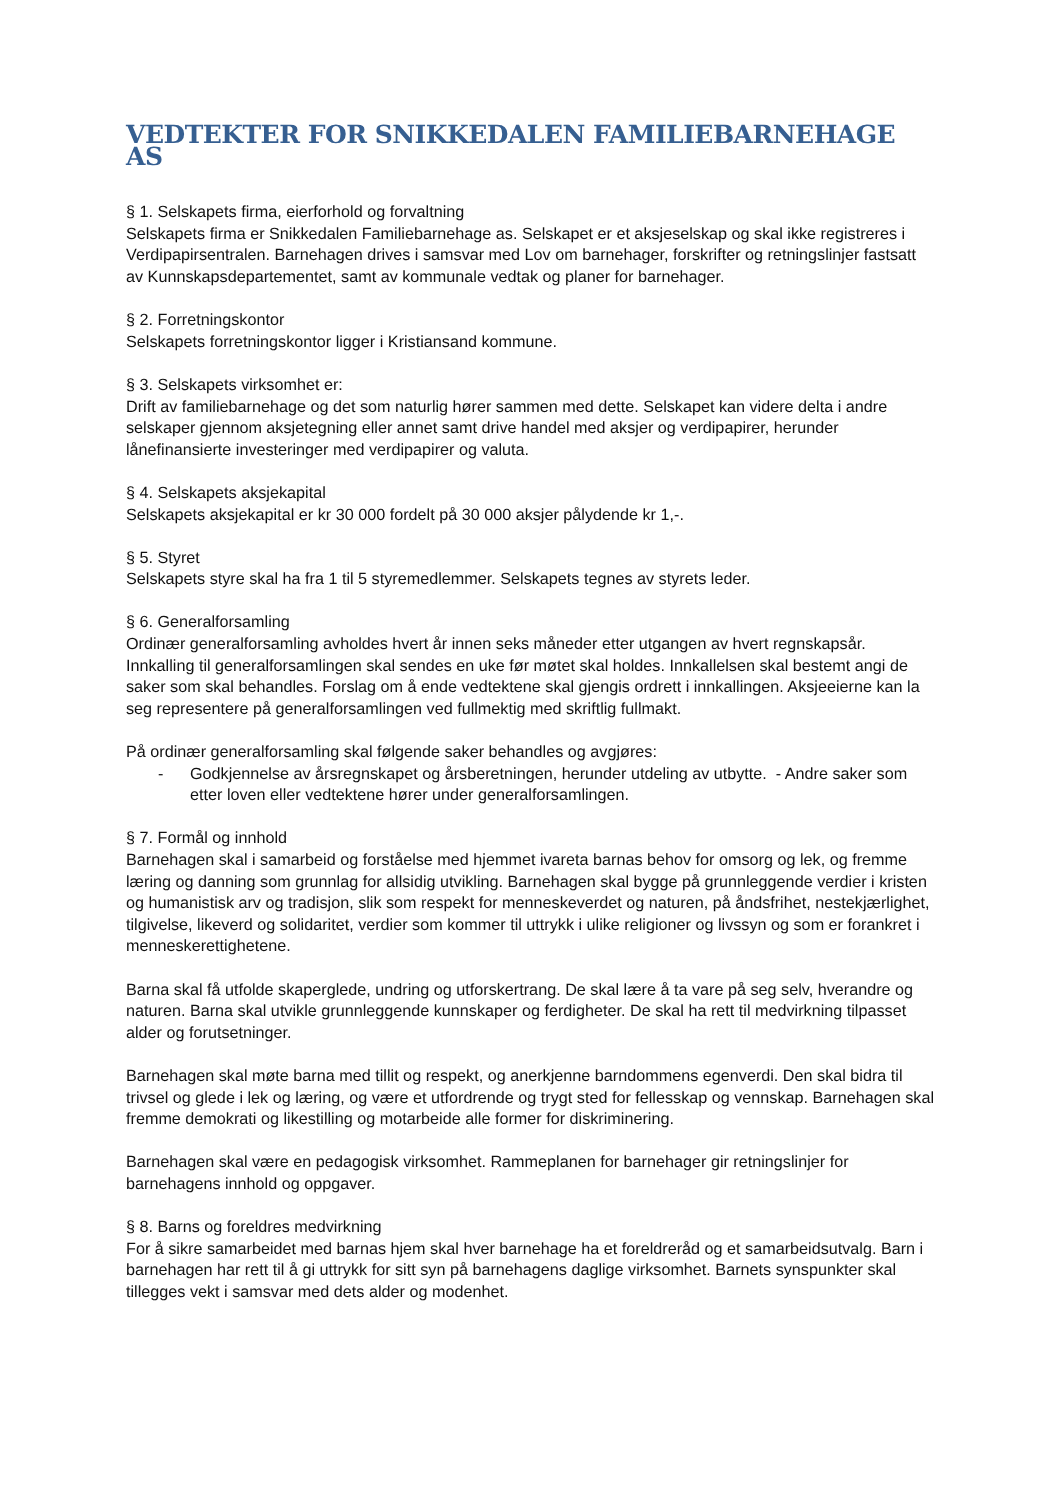VEDTEKTER FOR SNIKKEDALEN FAMILIEBARNEHAGE AS
§ 1. Selskapets firma, eierforhold og forvaltning
Selskapets firma er Snikkedalen Familiebarnehage as. Selskapet er et aksjeselskap og skal ikke registreres i Verdipapirsentralen. Barnehagen drives i samsvar med Lov om barnehager, forskrifter og retningslinjer fastsatt av Kunnskapsdepartementet, samt av kommunale vedtak og planer for barnehager.
§ 2. Forretningskontor
Selskapets forretningskontor ligger i Kristiansand kommune.
§ 3. Selskapets virksomhet er:
Drift av familiebarnehage og det som naturlig hører sammen med dette. Selskapet kan videre delta i andre selskaper gjennom aksjetegning eller annet samt drive handel med aksjer og verdipapirer, herunder lånefinansierte investeringer med verdipapirer og valuta.
§ 4. Selskapets aksjekapital
Selskapets aksjekapital er kr 30 000 fordelt på 30 000 aksjer pålydende kr 1,-.
§ 5. Styret
Selskapets styre skal ha fra 1 til 5 styremedlemmer. Selskapets tegnes av styrets leder.
§ 6. Generalforsamling
Ordinær generalforsamling avholdes hvert år innen seks måneder etter utgangen av hvert regnskapsår. Innkalling til generalforsamlingen skal sendes en uke før møtet skal holdes. Innkallelsen skal bestemt angi de saker som skal behandles. Forslag om å ende vedtektene skal gjengis ordrett i innkallingen. Aksjeeierne kan la seg representere på generalforsamlingen ved fullmektig med skriftlig fullmakt.
På ordinær generalforsamling skal følgende saker behandles og avgjøres:
- Godkjennelse av årsregnskapet og årsberetningen, herunder utdeling av utbytte. - Andre saker som etter loven eller vedtektene hører under generalforsamlingen.
§ 7. Formål og innhold
Barnehagen skal i samarbeid og forståelse med hjemmet ivareta barnas behov for omsorg og lek, og fremme læring og danning som grunnlag for allsidig utvikling. Barnehagen skal bygge på grunnleggende verdier i kristen og humanistisk arv og tradisjon, slik som respekt for menneskeverdet og naturen, på åndsfrihet, nestekjærlighet, tilgivelse, likeverd og solidaritet, verdier som kommer til uttrykk i ulike religioner og livssyn og som er forankret i menneskerettighetene.
Barna skal få utfolde skaperglede, undring og utforskertrang. De skal lære å ta vare på seg selv, hverandre og naturen. Barna skal utvikle grunnleggende kunnskaper og ferdigheter. De skal ha rett til medvirkning tilpasset alder og forutsetninger.
Barnehagen skal møte barna med tillit og respekt, og anerkjenne barndommens egenverdi. Den skal bidra til trivsel og glede i lek og læring, og være et utfordrende og trygt sted for fellesskap og vennskap. Barnehagen skal fremme demokrati og likestilling og motarbeide alle former for diskriminering.
Barnehagen skal være en pedagogisk virksomhet. Rammeplanen for barnehager gir retningslinjer for barnehagens innhold og oppgaver.
§ 8. Barns og foreldres medvirkning
For å sikre samarbeidet med barnas hjem skal hver barnehage ha et foreldreråd og et samarbeidsutvalg. Barn i barnehagen har rett til å gi uttrykk for sitt syn på barnehagens daglige virksomhet. Barnets synspunkter skal tillegges vekt i samsvar med dets alder og modenhet.